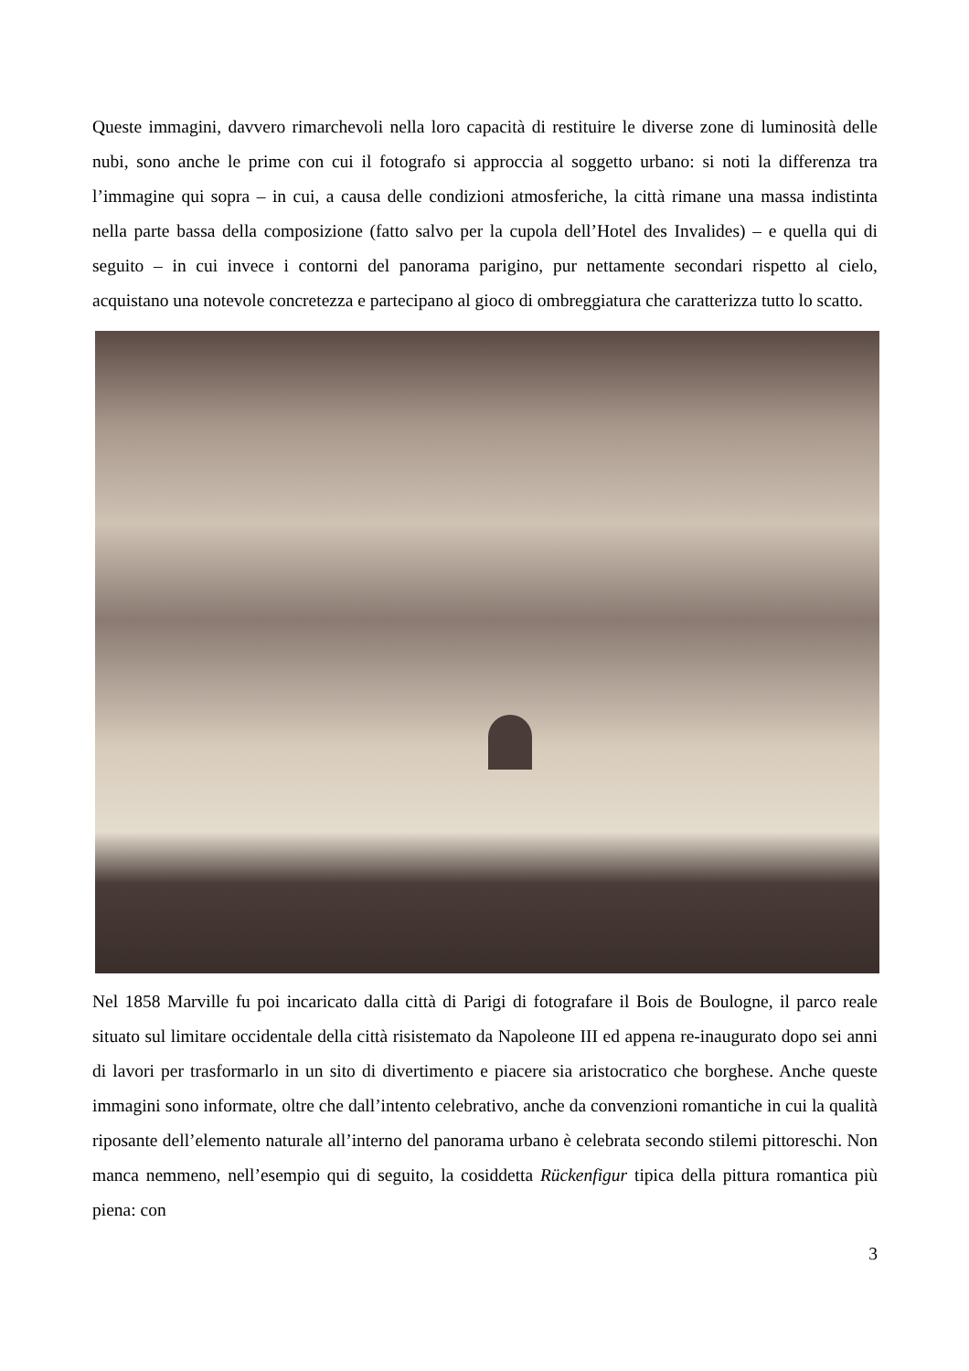Queste immagini, davvero rimarchevoli nella loro capacità di restituire le diverse zone di luminosità delle nubi, sono anche le prime con cui il fotografo si approccia al soggetto urbano: si noti la differenza tra l’immagine qui sopra – in cui, a causa delle condizioni atmosferiche, la città rimane una massa indistinta nella parte bassa della composizione (fatto salvo per la cupola dell’Hotel des Invalides) – e quella qui di seguito – in cui invece i contorni del panorama parigino, pur nettamente secondari rispetto al cielo, acquistano una notevole concretezza e partecipano al gioco di ombreggiatura che caratterizza tutto lo scatto.
Nel 1858 Marville fu poi incaricato dalla città di Parigi di fotografare il Bois de Boulogne, il parco reale situato sul limitare occidentale della città risistemato da Napoleone III ed appena re-inaugurato dopo sei anni di lavori per trasformarlo in un sito di divertimento e piacere sia aristocratico che borghese. Anche queste immagini sono informate, oltre che dall’intento celebrativo, anche da convenzioni romantiche in cui la qualità riposante dell’elemento naturale all’interno del panorama urbano è celebrata secondo stilemi pittoreschi. Non manca nemmeno, nell’esempio qui di seguito, la cosiddetta Rückenfigur tipica della pittura romantica più piena: con
3